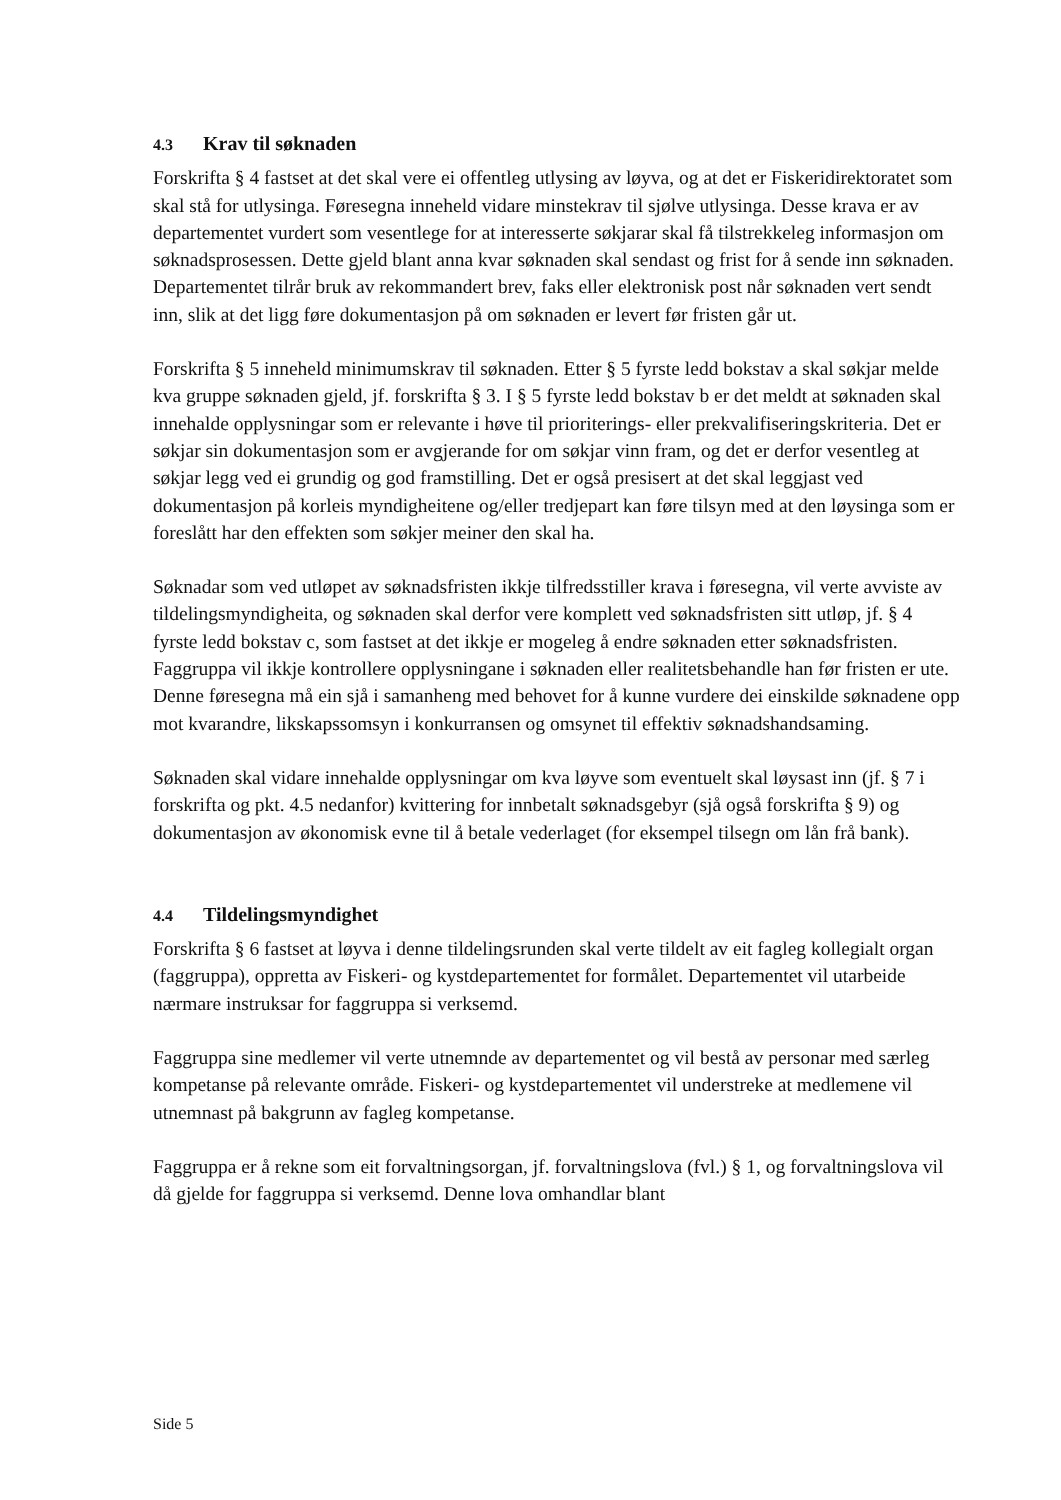4.3 Krav til søknaden
Forskrifta § 4 fastset at det skal vere ei offentleg utlysing av løyva, og at det er Fiskeridirektoratet som skal stå for utlysinga. Føresegna inneheld vidare minstekrav til sjølve utlysinga. Desse krava er av departementet vurdert som vesentlege for at interesserte søkjarar skal få tilstrekkeleg informasjon om søknadsprosessen. Dette gjeld blant anna kvar søknaden skal sendast og frist for å sende inn søknaden. Departementet tilrår bruk av rekommandert brev, faks eller elektronisk post når søknaden vert sendt inn, slik at det ligg føre dokumentasjon på om søknaden er levert før fristen går ut.
Forskrifta § 5 inneheld minimumskrav til søknaden. Etter § 5 fyrste ledd bokstav a skal søkjar melde kva gruppe søknaden gjeld, jf. forskrifta § 3. I § 5 fyrste ledd bokstav b er det meldt at søknaden skal innehalde opplysningar som er relevante i høve til prioriterings- eller prekvalifiseringskriteria. Det er søkjar sin dokumentasjon som er avgjerande for om søkjar vinn fram, og det er derfor vesentleg at søkjar legg ved ei grundig og god framstilling. Det er også presisert at det skal leggjast ved dokumentasjon på korleis myndigheitene og/eller tredjepart kan føre tilsyn med at den løysinga som er foreslått har den effekten som søkjer meiner den skal ha.
Søknadar som ved utløpet av søknadsfristen ikkje tilfredsstiller krava i føresegna, vil verte avviste av tildelingsmyndigheita, og søknaden skal derfor vere komplett ved søknadsfristen sitt utløp, jf. § 4 fyrste ledd bokstav c, som fastset at det ikkje er mogeleg å endre søknaden etter søknadsfristen. Faggruppa vil ikkje kontrollere opplysningane i søknaden eller realitetsbehandle han før fristen er ute. Denne føresegna må ein sjå i samanheng med behovet for å kunne vurdere dei einskilde søknadene opp mot kvarandre, likskapssomsyn i konkurransen og omsynet til effektiv søknadshandsaming.
Søknaden skal vidare innehalde opplysningar om kva løyve som eventuelt skal løysast inn (jf. § 7 i forskrifta og pkt. 4.5 nedanfor) kvittering for innbetalt søknadsgebyr (sjå også forskrifta § 9) og dokumentasjon av økonomisk evne til å betale vederlaget (for eksempel tilsegn om lån frå bank).
4.4 Tildelingsmyndighet
Forskrifta § 6 fastset at løyva i denne tildelingsrunden skal verte tildelt av eit fagleg kollegialt organ (faggruppa), oppretta av Fiskeri- og kystdepartementet for formålet. Departementet vil utarbeide nærmare instruksar for faggruppa si verksemd.
Faggruppa sine medlemer vil verte utnemnde av departementet og vil bestå av personar med særleg kompetanse på relevante område. Fiskeri- og kystdepartementet vil understreke at medlemene vil utnemnast på bakgrunn av fagleg kompetanse.
Faggruppa er å rekne som eit forvaltningsorgan, jf. forvaltningslova (fvl.) § 1, og forvaltningslova vil då gjelde for faggruppa si verksemd. Denne lova omhandlar blant
Side 5